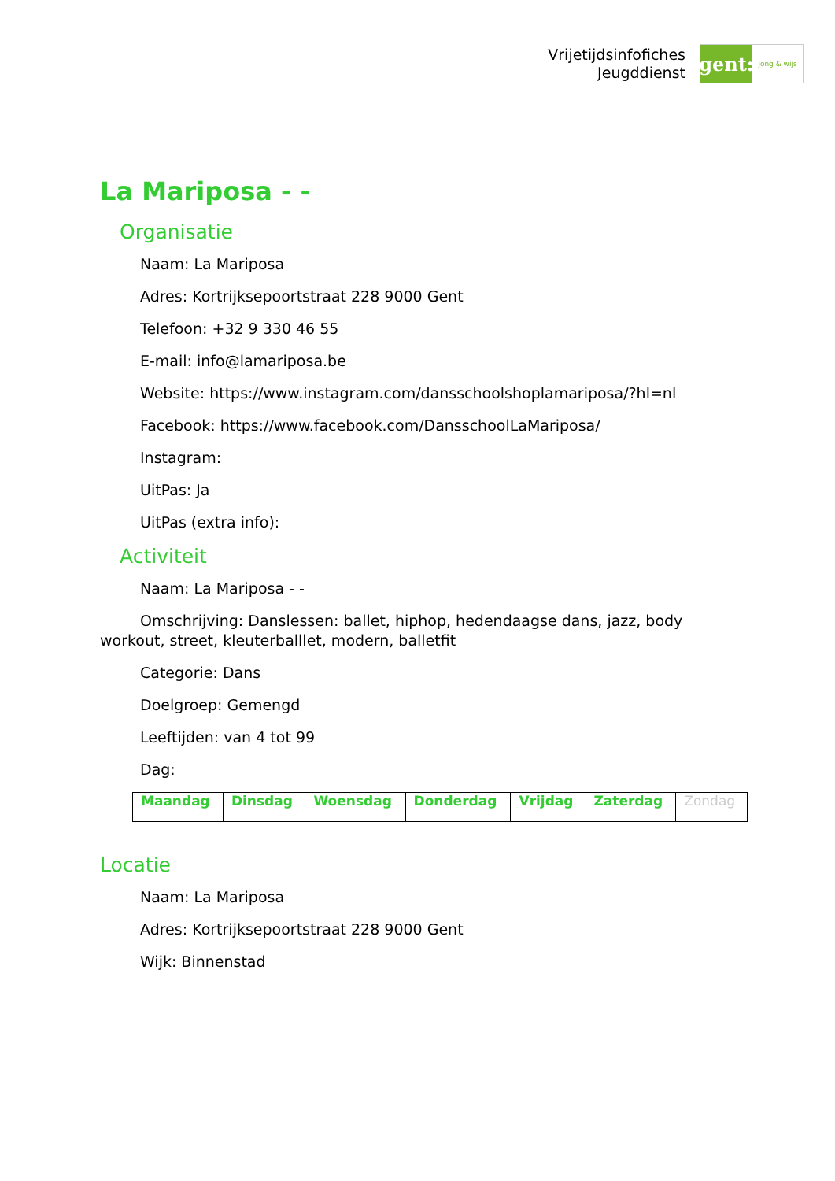Vrijetijdsinfofiches
Jeugddienst
gent:
jong & wijs
La Mariposa - -
Organisatie
Naam: La Mariposa
Adres: Kortrijksepoortstraat 228 9000 Gent
Telefoon: +32 9 330 46 55
E-mail: info@lamariposa.be
Website: https://www.instagram.com/dansschoolshoplamariposa/?hl=nl
Facebook: https://www.facebook.com/DansschoolLaMariposa/
Instagram:
UitPas: Ja
UitPas (extra info):
Activiteit
Naam: La Mariposa - -
Omschrijving: Danslessen: ballet, hiphop, hedendaagse dans, jazz, body workout, street, kleuterballlet, modern, balletfit
Categorie: Dans
Doelgroep: Gemengd
Leeftijden: van 4 tot 99
Dag:
| Maandag | Dinsdag | Woensdag | Donderdag | Vrijdag | Zaterdag | Zondag |
Locatie
Naam: La Mariposa
Adres: Kortrijksepoortstraat 228 9000 Gent
Wijk: Binnenstad